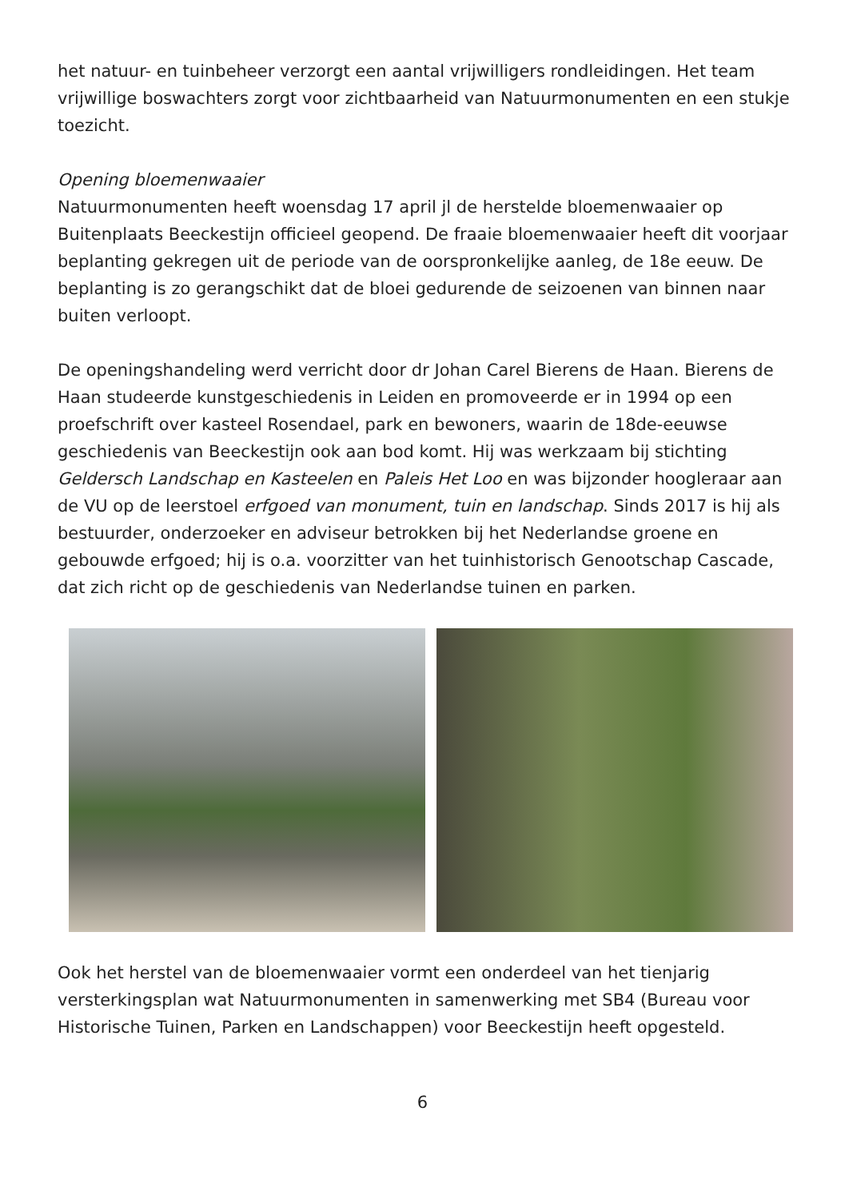het natuur- en tuinbeheer verzorgt een aantal vrijwilligers rondleidingen. Het team vrijwillige boswachters zorgt voor zichtbaarheid van Natuurmonumenten en een stukje toezicht.
Opening bloemenwaaier
Natuurmonumenten heeft woensdag 17 april jl de herstelde bloemenwaaier op Buitenplaats Beeckestijn officieel geopend. De fraaie bloemenwaaier heeft dit voorjaar beplanting gekregen uit de periode van de oorspronkelijke aanleg, de 18e eeuw. De beplanting is zo gerangschikt dat de bloei gedurende de seizoenen van binnen naar buiten verloopt.
De openingshandeling werd verricht door dr Johan Carel Bierens de Haan. Bierens de Haan studeerde kunstgeschiedenis in Leiden en promoveerde er in 1994 op een proefschrift over kasteel Rosendael, park en bewoners, waarin de 18de-eeuwse geschiedenis van Beeckestijn ook aan bod komt. Hij was werkzaam bij stichting Geldersch Landschap en Kasteelen en Paleis Het Loo en was bijzonder hoogleraar aan de VU op de leerstoel erfgoed van monument, tuin en landschap. Sinds 2017 is hij als bestuurder, onderzoeker en adviseur betrokken bij het Nederlandse groene en gebouwde erfgoed; hij is o.a. voorzitter van het tuinhistorisch Genootschap Cascade, dat zich richt op de geschiedenis van Nederlandse tuinen en parken.
Ook het herstel van de bloemenwaaier vormt een onderdeel van het tienjarig versterkingsplan wat Natuurmonumenten in samenwerking met SB4 (Bureau voor Historische Tuinen, Parken en Landschappen) voor Beeckestijn heeft opgesteld.
6